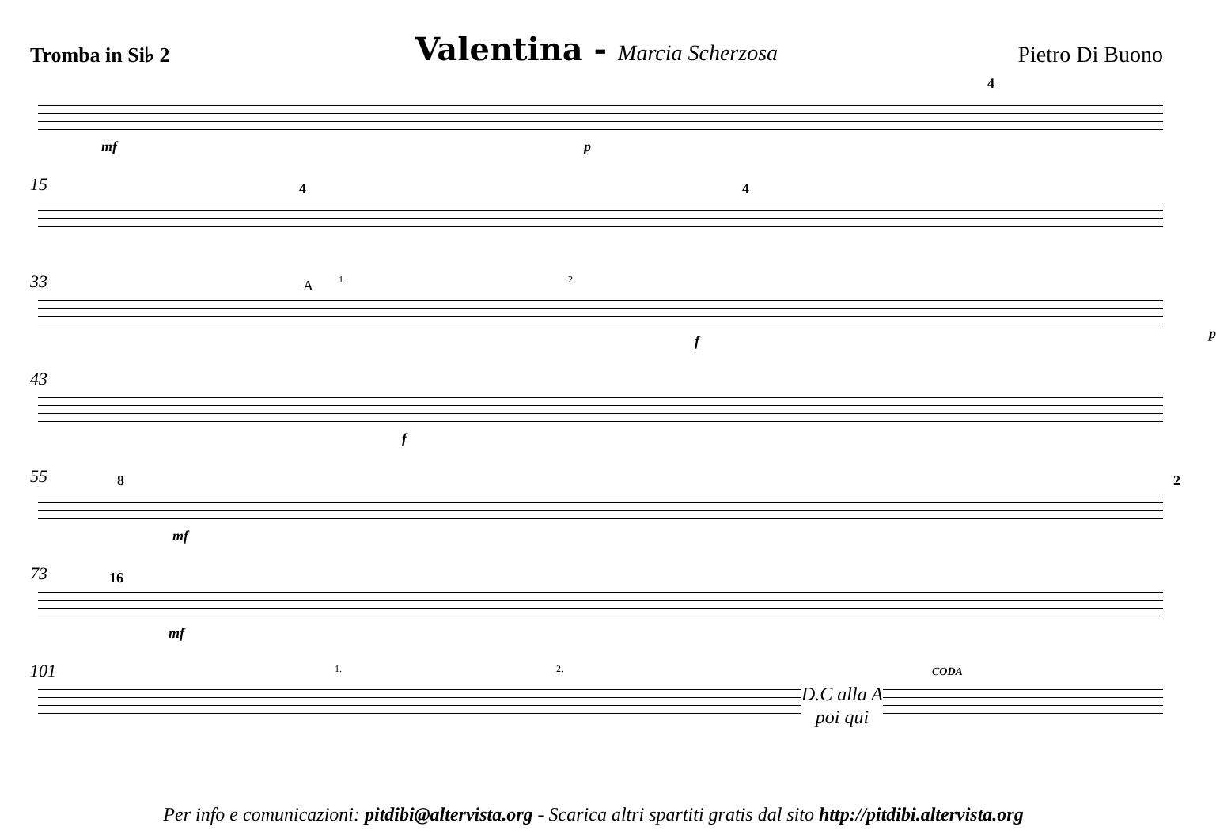Tromba in Si♭ 2
Valentina - Marcia Scherzosa
Pietro Di Buono
mf p
4
15 4 4
33 A 1. 2.
f p
43
f
55 8
mf
2
73 16
mf
101 1. 2.
D.C alla A
poi qui
CODA
Per info e comunicazioni: pitdibi@altervista.org - Scarica altri spartiti gratis dal sito http://pitdibi.altervista.org